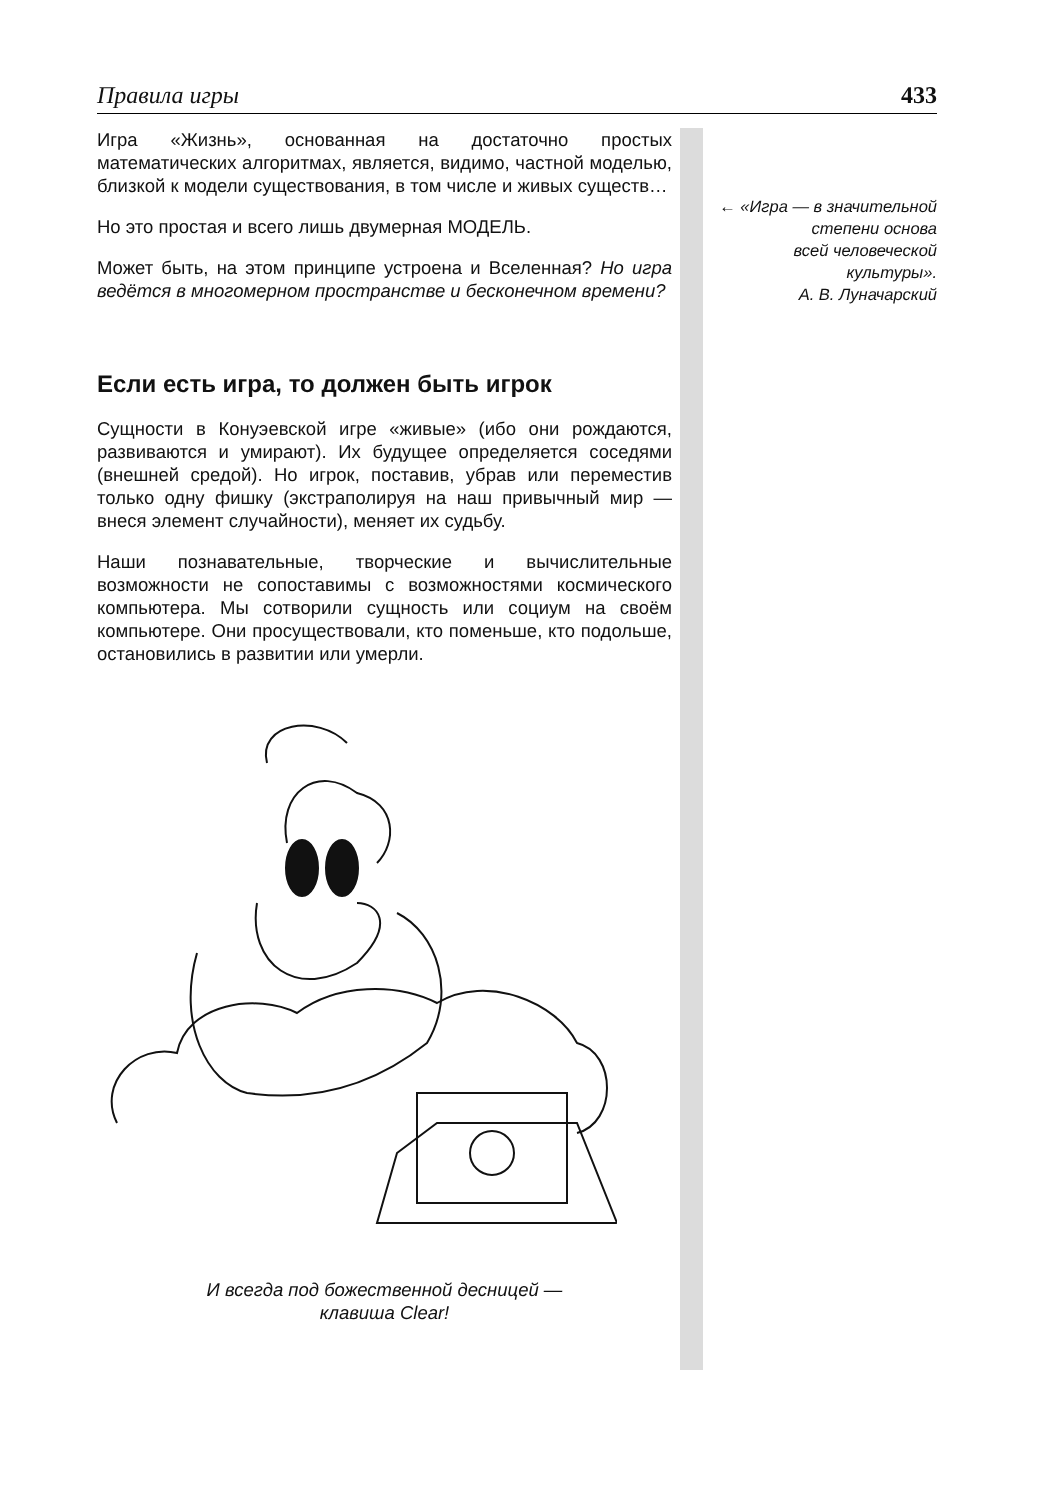Правила игры 433
Игра «Жизнь», основанная на достаточно простых математических алгоритмах, является, видимо, частной моделью, близкой к модели существования, в том числе и живых существ…
Но это простая и всего лишь двумерная МОДЕЛЬ.
Может быть, на этом принципе устроена и Вселенная? Но игра ведётся в многомерном пространстве и бесконечном времени?
Если есть игра, то должен быть игрок
Сущности в Конуэевской игре «живые» (ибо они рождаются, развиваются и умирают). Их будущее определяется соседями (внешней средой). Но игрок, поставив, убрав или переместив только одну фишку (экстраполируя на наш привычный мир — внеся элемент случайности), меняет их судьбу.
Наши познавательные, творческие и вычислительные возможности не сопоставимы с возможностями космического компьютера. Мы сотворили сущность или социум на своём компьютере. Они просуществовали, кто поменьше, кто подольше, остановились в развитии или умерли.
И всегда под божественной десницей —
клавиша Clear!
← «Игра — в значительной
степени основа
всей человеческой
культуры».
А. В. Луначарский